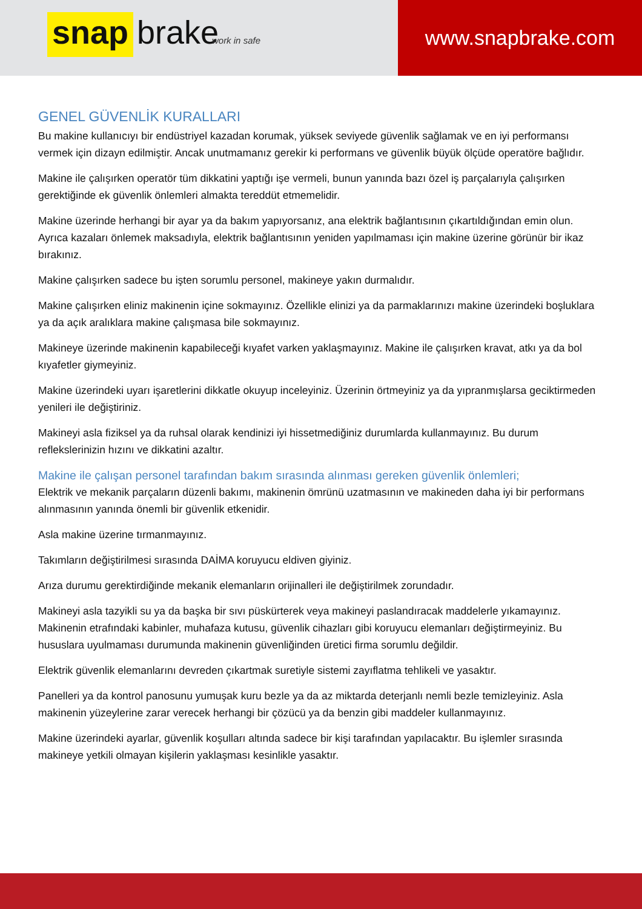snap brake
work in safe
www.snapbrake.com
GENEL GÜVENLİK KURALLARI
Bu makine kullanıcıyı bir endüstriyel kazadan korumak, yüksek seviyede güvenlik sağlamak ve en iyi performansı vermek için dizayn edilmiştir. Ancak unutmamanız gerekir ki performans ve güvenlik büyük ölçüde operatöre bağlıdır.
Makine ile çalışırken operatör tüm dikkatini yaptığı işe vermeli, bunun yanında bazı özel iş parçalarıyla çalışırken gerektiğinde ek güvenlik önlemleri almakta tereddüt etmemelidir.
Makine üzerinde herhangi bir ayar ya da bakım yapıyorsanız, ana elektrik bağlantısının çıkartıldığından emin olun. Ayrıca kazaları önlemek maksadıyla, elektrik bağlantısının yeniden yapılmaması için makine üzerine görünür bir ikaz bırakınız.
Makine çalışırken sadece bu işten sorumlu personel, makineye yakın durmalıdır.
Makine çalışırken eliniz makinenin içine sokmayınız. Özellikle elinizi ya da parmaklarınızı makine üzerindeki boşluklara ya da açık aralıklara makine çalışmasa bile sokmayınız.
Makineye üzerinde makinenin kapabileceği kıyafet varken yaklaşmayınız. Makine ile çalışırken kravat, atkı ya da bol kıyafetler giymeyiniz.
Makine üzerindeki uyarı işaretlerini dikkatle okuyup inceleyiniz. Üzerinin örtmeyiniz ya da yıpranmışlarsa geciktirmeden yenileri ile değiştiriniz.
Makineyi asla fiziksel ya da ruhsal olarak kendinizi iyi hissetmediğiniz durumlarda kullanmayınız. Bu durum reflekslerinizin hızını ve dikkatini azaltır.
Makine ile çalışan personel tarafından bakım sırasında alınması gereken güvenlik önlemleri;
Elektrik ve mekanik parçaların düzenli bakımı, makinenin ömrünü uzatmasının ve makineden daha iyi bir performans alınmasının yanında önemli bir güvenlik etkenidir.
Asla makine üzerine tırmanmayınız.
Takımların değiştirilmesi sırasında DAİMA koruyucu eldiven giyiniz.
Arıza durumu gerektirdiğinde mekanik elemanların orijinalleri ile değiştirilmek zorundadır.
Makineyi asla tazyikli su ya da başka bir sıvı püskürterek veya makineyi paslandıracak maddelerle yıkamayınız. Makinenin etrafındaki kabinler, muhafaza kutusu, güvenlik cihazları gibi koruyucu elemanları değiştirmeyiniz. Bu hususlara uyulmaması durumunda makinenin güvenliğinden üretici firma sorumlu değildir.
Elektrik güvenlik elemanlarını devreden çıkartmak suretiyle sistemi zayıflatma tehlikeli ve yasaktır.
Panelleri ya da kontrol panosunu yumuşak kuru bezle ya da az miktarda deterjanlı nemli bezle temizleyiniz. Asla makinenin yüzeylerine zarar verecek herhangi bir çözücü ya da benzin gibi maddeler kullanmayınız.
Makine üzerindeki ayarlar, güvenlik koşulları altında sadece bir kişi tarafından yapılacaktır. Bu işlemler sırasında makineye yetkili olmayan kişilerin yaklaşması kesinlikle yasaktır.